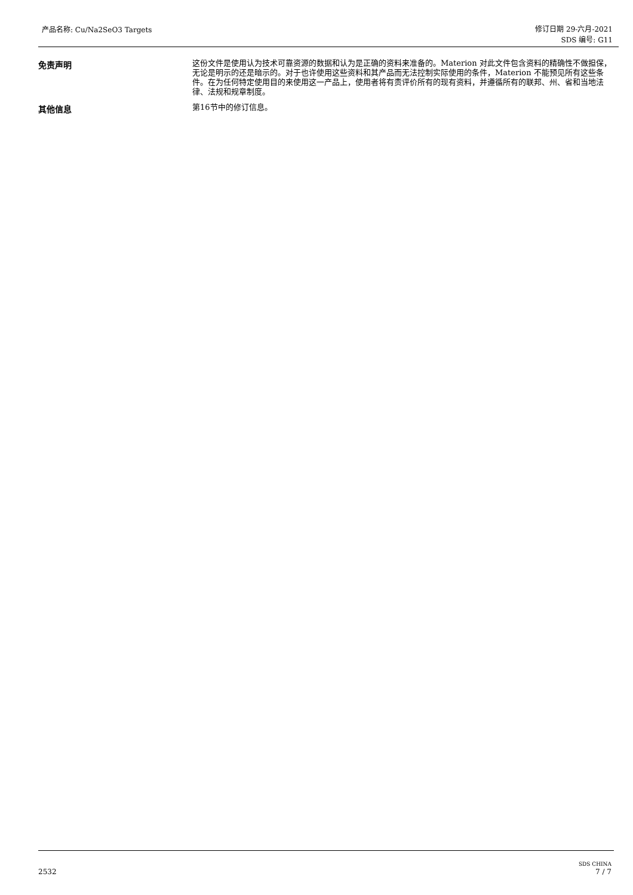产品名称: Cu/Na2SeO3 Targets
修订日期 29-六月-2021
SDS 编号: G11
免责声明
这份文件是使用认为技术可靠资源的数据和认为是正确的资料来准备的。Materion 对此文件包含资料的精确性不做担保，无论是明示的还是暗示的。对于也许使用这些资料和其产品而无法控制实际使用的条件，Materion 不能预见所有这些条件。在为任何特定使用目的来使用这一产品上，使用者将有责评价所有的现有资料，并遵循所有的联邦、州、省和当地法律、法规和规章制度。
其他信息
第16节中的修订信息。
2532
SDS CHINA
7 / 7